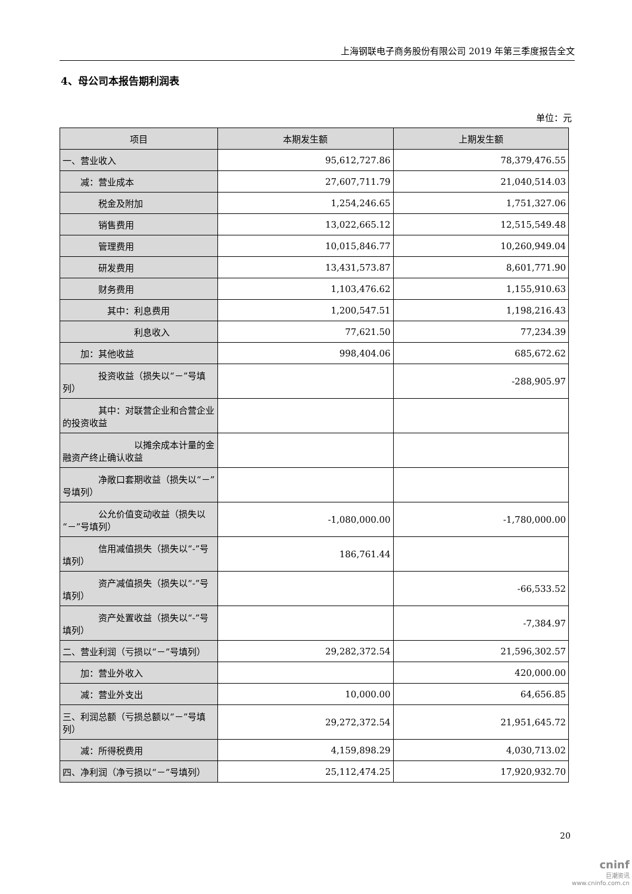上海钢联电子商务股份有限公司 2019 年第三季度报告全文
4、母公司本报告期利润表
单位：元
| 项目 | 本期发生额 | 上期发生额 |
| --- | --- | --- |
| 一、营业收入 | 95,612,727.86 | 78,379,476.55 |
| 减：营业成本 | 27,607,711.79 | 21,040,514.03 |
| 税金及附加 | 1,254,246.65 | 1,751,327.06 |
| 销售费用 | 13,022,665.12 | 12,515,549.48 |
| 管理费用 | 10,015,846.77 | 10,260,949.04 |
| 研发费用 | 13,431,573.87 | 8,601,771.90 |
| 财务费用 | 1,103,476.62 | 1,155,910.63 |
| 其中：利息费用 | 1,200,547.51 | 1,198,216.43 |
| 利息收入 | 77,621.50 | 77,234.39 |
| 加：其他收益 | 998,404.06 | 685,672.62 |
| 投资收益（损失以“－”号填列） | | -288,905.97 |
| 其中：对联营企业和合营企业的投资收益 | | |
| 以摊余成本计量的金融资产终止确认收益 | | |
| 净敞口套期收益（损失以“－”号填列） | | |
| 公允价值变动收益（损失以“－”号填列） | -1,080,000.00 | -1,780,000.00 |
| 信用减值损失（损失以“-”号填列） | 186,761.44 | |
| 资产减值损失（损失以“-”号填列） | | -66,533.52 |
| 资产处置收益（损失以“-”号填列） | | -7,384.97 |
| 二、营业利润（亏损以“－”号填列） | 29,282,372.54 | 21,596,302.57 |
| 加：营业外收入 | | 420,000.00 |
| 减：营业外支出 | 10,000.00 | 64,656.85 |
| 三、利润总额（亏损总额以“－”号填列） | 29,272,372.54 | 21,951,645.72 |
| 减：所得税费用 | 4,159,898.29 | 4,030,713.02 |
| 四、净利润（净亏损以“－”号填列） | 25,112,474.25 | 17,920,932.70 |
20
cninf
巨潮资讯
www.cninfo.com.cn